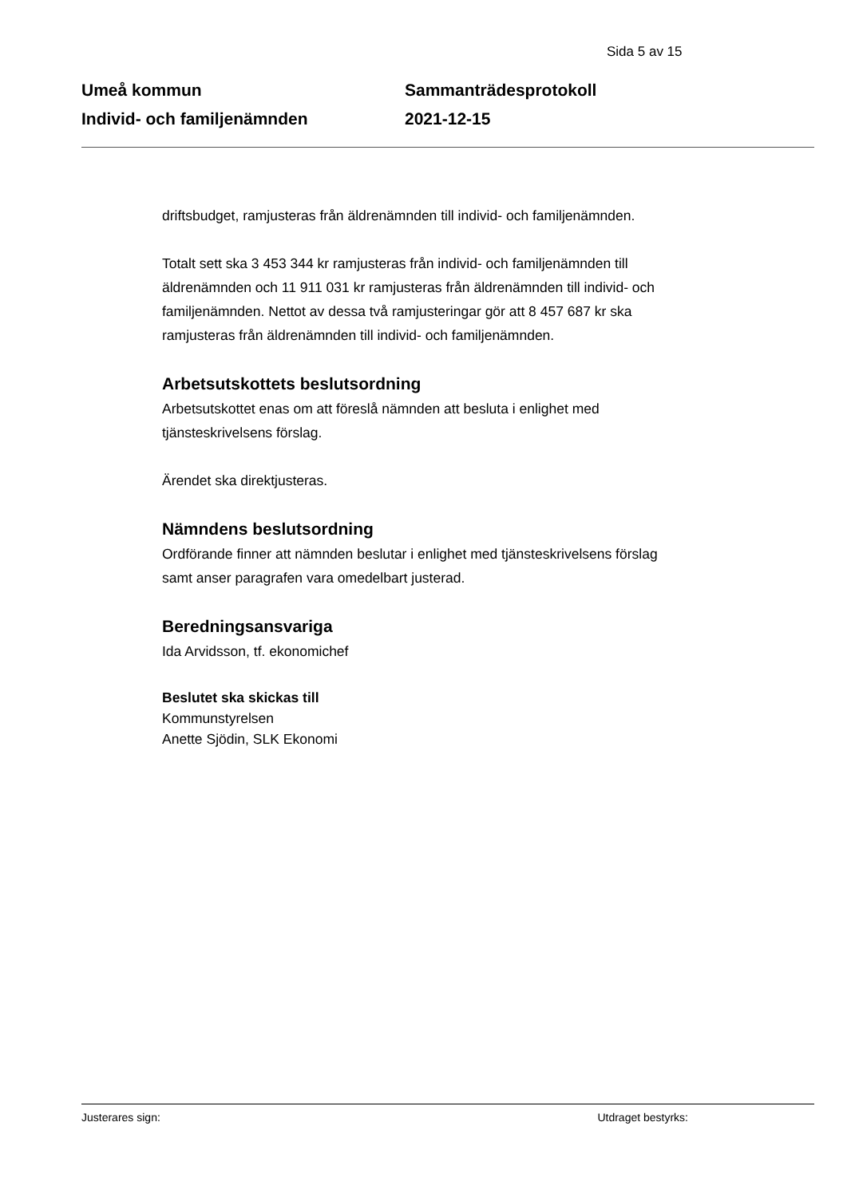Sida 5 av 15
Umeå kommun
Individ- och familjenämnden
Sammanträdesprotokoll
2021-12-15
driftsbudget, ramjusteras från äldrenämnden till individ- och familjenämnden.
Totalt sett ska 3 453 344 kr ramjusteras från individ- och familjenämnden till äldrenämnden och 11 911 031 kr ramjusteras från äldrenämnden till individ- och familjenämnden. Nettot av dessa två ramjusteringar gör att 8 457 687 kr ska ramjusteras från äldrenämnden till individ- och familjenämnden.
Arbetsutskottets beslutsordning
Arbetsutskottet enas om att föreslå nämnden att besluta i enlighet med tjänsteskrivelsens förslag.
Ärendet ska direktjusteras.
Nämndens beslutsordning
Ordförande finner att nämnden beslutar i enlighet med tjänsteskrivelsens förslag samt anser paragrafen vara omedelbart justerad.
Beredningsansvariga
Ida Arvidsson, tf. ekonomichef
Beslutet ska skickas till
Kommunstyrelsen
Anette Sjödin, SLK Ekonomi
Justerares sign: Utdraget bestyrks: